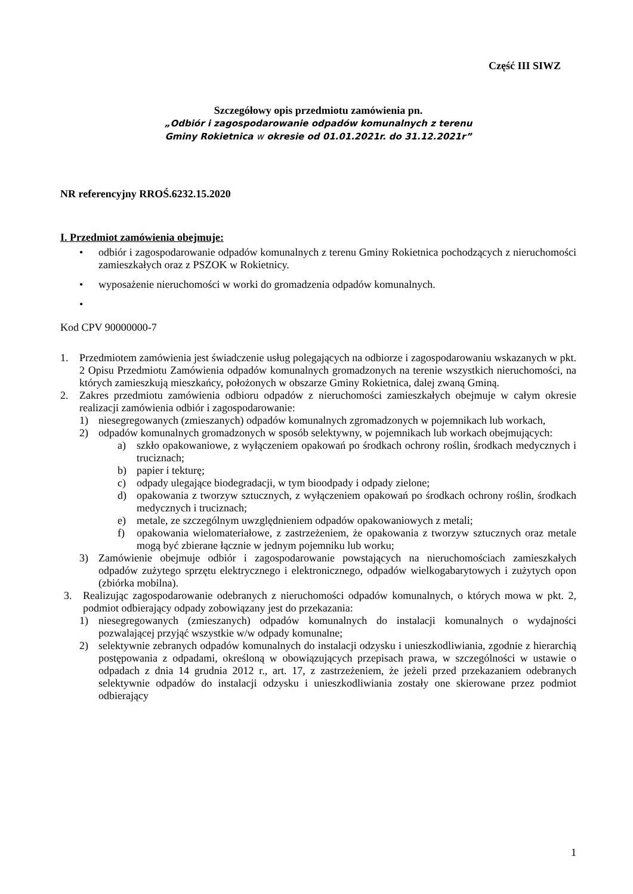Część III SIWZ
Szczegółowy opis przedmiotu zamówienia pn.
„Odbiór i zagospodarowanie odpadów komunalnych z terenu
Gminy Rokietnica w okresie od 01.01.2021r. do 31.12.2021r”
NR referencyjny RROŚ.6232.15.2020
I. Przedmiot zamówienia obejmuje:
• odbiór i zagospodarowanie odpadów komunalnych z terenu Gminy Rokietnica pochodzących z nieruchomości zamieszkałych oraz z PSZOK w Rokietnicy.
• wyposażenie nieruchomości w worki do gromadzenia odpadów komunalnych.
•
Kod CPV 90000000-7
1. Przedmiotem zamówienia jest świadczenie usług polegających na odbiorze i zagospodarowaniu wskazanych w pkt. 2 Opisu Przedmiotu Zamówienia odpadów komunalnych gromadzonych na terenie wszystkich nieruchomości, na których zamieszkują mieszkańcy, położonych w obszarze Gminy Rokietnica, dalej zwaną Gminą.
2. Zakres przedmiotu zamówienia odbioru odpadów z nieruchomości zamieszkałych obejmuje w całym okresie realizacji zamówienia odbiór i zagospodarowanie:
1) niesegregowanych (zmieszanych) odpadów komunalnych zgromadzonych w pojemnikach lub workach,
2) odpadów komunalnych gromadzonych w sposób selektywny, w pojemnikach lub workach obejmujących:
a) szkło opakowaniowe, z wyłączeniem opakowań po środkach ochrony roślin, środkach medycznych i truciznach;
b) papier i tekturę;
c) odpady ulegające biodegradacji, w tym bioodpady i odpady zielone;
d) opakowania z tworzyw sztucznych, z wyłączeniem opakowań po środkach ochrony roślin, środkach medycznych i truciznach;
e) metale, ze szczególnym uwzględnieniem odpadów opakowaniowych z metali;
f) opakowania wielomateriałowe, z zastrzeżeniem, że opakowania z tworzyw sztucznych oraz metale mogą być zbierane łącznie w jednym pojemniku lub worku;
3) Zamówienie obejmuje odbiór i zagospodarowanie powstających na nieruchomościach zamieszkałych odpadów zużytego sprzętu elektrycznego i elektronicznego, odpadów wielkogabarytowych i zużytych opon (zbiórka mobilna).
3. Realizując zagospodarowanie odebranych z nieruchomości odpadów komunalnych, o których mowa w pkt. 2, podmiot odbierający odpady zobowiązany jest do przekazania:
1) niesegregowanych (zmieszanych) odpadów komunalnych do instalacji komunalnych o wydajności pozwalającej przyjąć wszystkie w/w odpady komunalne;
2) selektywnie zebranych odpadów komunalnych do instalacji odzysku i unieszkodliwiania, zgodnie z hierarchią postępowania z odpadami, określoną w obowiązujących przepisach prawa, w szczególności w ustawie o odpadach z dnia 14 grudnia 2012 r., art. 17, z zastrzeżeniem, że jeżeli przed przekazaniem odebranych selektywnie odpadów do instalacji odzysku i unieszkodliwiania zostały one skierowane przez podmiot odbierający
1